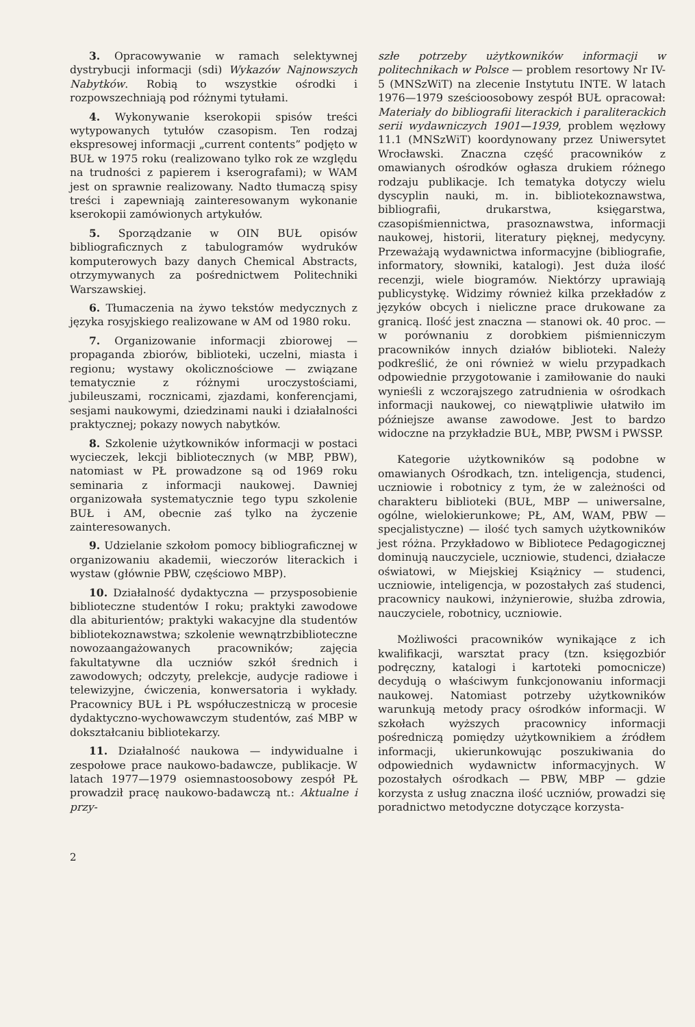3. Opracowywanie w ramach selektywnej dystrybucji informacji (sdi) Wykazów Najnowszych Nabytków. Robią to wszystkie ośrodki i rozpowszechniają pod różnymi tytułami.
4. Wykonywanie kserokopii spisów treści wytypowanych tytułów czasopism. Ten rodzaj ekspresowej informacji „current contents” podjęto w BUŁ w 1975 roku (realizowano tylko rok ze względu na trudności z papierem i kserografami); w WAM jest on sprawnie realizowany. Nadto tłumaczą spisy treści i zapewniają zainteresowanym wykonanie kserokopii zamówionych artykułów.
5. Sporządzanie w OIN BUŁ opisów bibliograficznych z tabulogramów wydruków komputerowych bazy danych Chemical Abstracts, otrzymywanych za pośrednictwem Politechniki Warszawskiej.
6. Tłumaczenia na żywo tekstów medycznych z języka rosyjskiego realizowane w AM od 1980 roku.
7. Organizowanie informacji zbiorowej — propaganda zbiorów, biblioteki, uczelni, miasta i regionu; wystawy okolicznościowe — związane tematycznie z różnymi uroczystościami, jubileuszami, rocznicami, zjazdami, konferencjami, sesjami naukowymi, dziedzinami nauki i działalności praktycznej; pokazy nowych nabytków.
8. Szkolenie użytkowników informacji w postaci wycieczek, lekcji bibliotecznych (w MBP, PBW), natomiast w PŁ prowadzone są od 1969 roku seminaria z informacji naukowej. Dawniej organizowała systematycznie tego typu szkolenie BUŁ i AM, obecnie zaś tylko na życzenie zainteresowanych.
9. Udzielanie szkołom pomocy bibliograficznej w organizowaniu akademii, wieczorów literackich i wystaw (głównie PBW, częściowo MBP).
10. Działalność dydaktyczna — przysposobienie biblioteczne studentów I roku; praktyki zawodowe dla abiturientów; praktyki wakacyjne dla studentów bibliotekoznawstwa; szkolenie wewnątrzbiblioteczne nowozaangażowanych pracowników; zajęcia fakultatywne dla uczniów szkół średnich i zawodowych; odczyty, prelekcje, audycje radiowe i telewizyjne, ćwiczenia, konwersatoria i wykłady. Pracownicy BUŁ i PŁ współuczestniczą w procesie dydaktyczno-wychowawczym studentów, zaś MBP w dokształcaniu bibliotekarzy.
11. Działalność naukowa — indywidualne i zespołowe prace naukowo-badawcze, publikacje. W latach 1977—1979 osiemnastoosobowy zespół PŁ prowadził pracę naukowo-badawczą nt.: Aktualne i przy-
szłe potrzeby użytkowników informacji w politechnikach w Polsce — problem resortowy Nr IV-5 (MNSzWiT) na zlecenie Instytutu INTE. W latach 1976—1979 sześcioosobowy zespół BUŁ opracował: Materiały do bibliografii literackich i paraliterackich serii wydawniczych 1901—1939, problem węzłowy 11.1 (MNSzWiT) koordynowany przez Uniwersytet Wrocławski. Znaczna część pracowników z omawianych ośrodków ogłasza drukiem różnego rodzaju publikacje. Ich tematyka dotyczy wielu dyscyplin nauki, m. in. bibliotekoznawstwa, bibliografii, drukarstwa, księgarstwa, czasopiśmiennictwa, prasoznawstwa, informacji naukowej, historii, literatury pięknej, medycyny. Przeważają wydawnictwa informacyjne (bibliografie, informatory, słowniki, katalogi). Jest duża ilość recenzji, wiele biogramów. Niektórzy uprawiają publicystykę. Widzimy również kilka przekładów z języków obcych i nieliczne prace drukowane za granicą. Ilość jest znaczna — stanowi ok. 40 proc. — w porównaniu z dorobkiem piśmienniczym pracowników innych działów biblioteki. Należy podkreślić, że oni również w wielu przypadkach odpowiednie przygotowanie i zamiłowanie do nauki wynieśli z wczorajszego zatrudnienia w ośrodkach informacji naukowej, co niewątpliwie ułatwiło im późniejsze awanse zawodowe. Jest to bardzo widoczne na przykładzie BUŁ, MBP, PWSM i PWSSP.
Kategorie użytkowników są podobne w omawianych Ośrodkach, tzn. inteligencja, studenci, uczniowie i robotnicy z tym, że w zależności od charakteru biblioteki (BUŁ, MBP — uniwersalne, ogólne, wielokierunkowe; PŁ, AM, WAM, PBW — specjalistyczne) — ilość tych samych użytkowników jest różna. Przykładowo w Bibliotece Pedagogicznej dominują nauczyciele, uczniowie, studenci, działacze oświatowi, w Miejskiej Książnicy — studenci, uczniowie, inteligencja, w pozostałych zaś studenci, pracownicy naukowi, inżynierowie, służba zdrowia, nauczyciele, robotnicy, uczniowie.
Możliwości pracowników wynikające z ich kwalifikacji, warsztat pracy (tzn. księgozbiór podręczny, katalogi i kartoteki pomocnicze) decydują o właściwym funkcjonowaniu informacji naukowej. Natomiast potrzeby użytkowników warunkują metody pracy ośrodków informacji. W szkołach wyższych pracownicy informacji pośredniczą pomiędzy użytkownikiem a źródłem informacji, ukierunkowując poszukiwania do odpowiednich wydawnictw informacyjnych. W pozostałych ośrodkach — PBW, MBP — gdzie korzysta z usług znaczna ilość uczniów, prowadzi się poradnictwo metodyczne dotyczące korzysta-
2